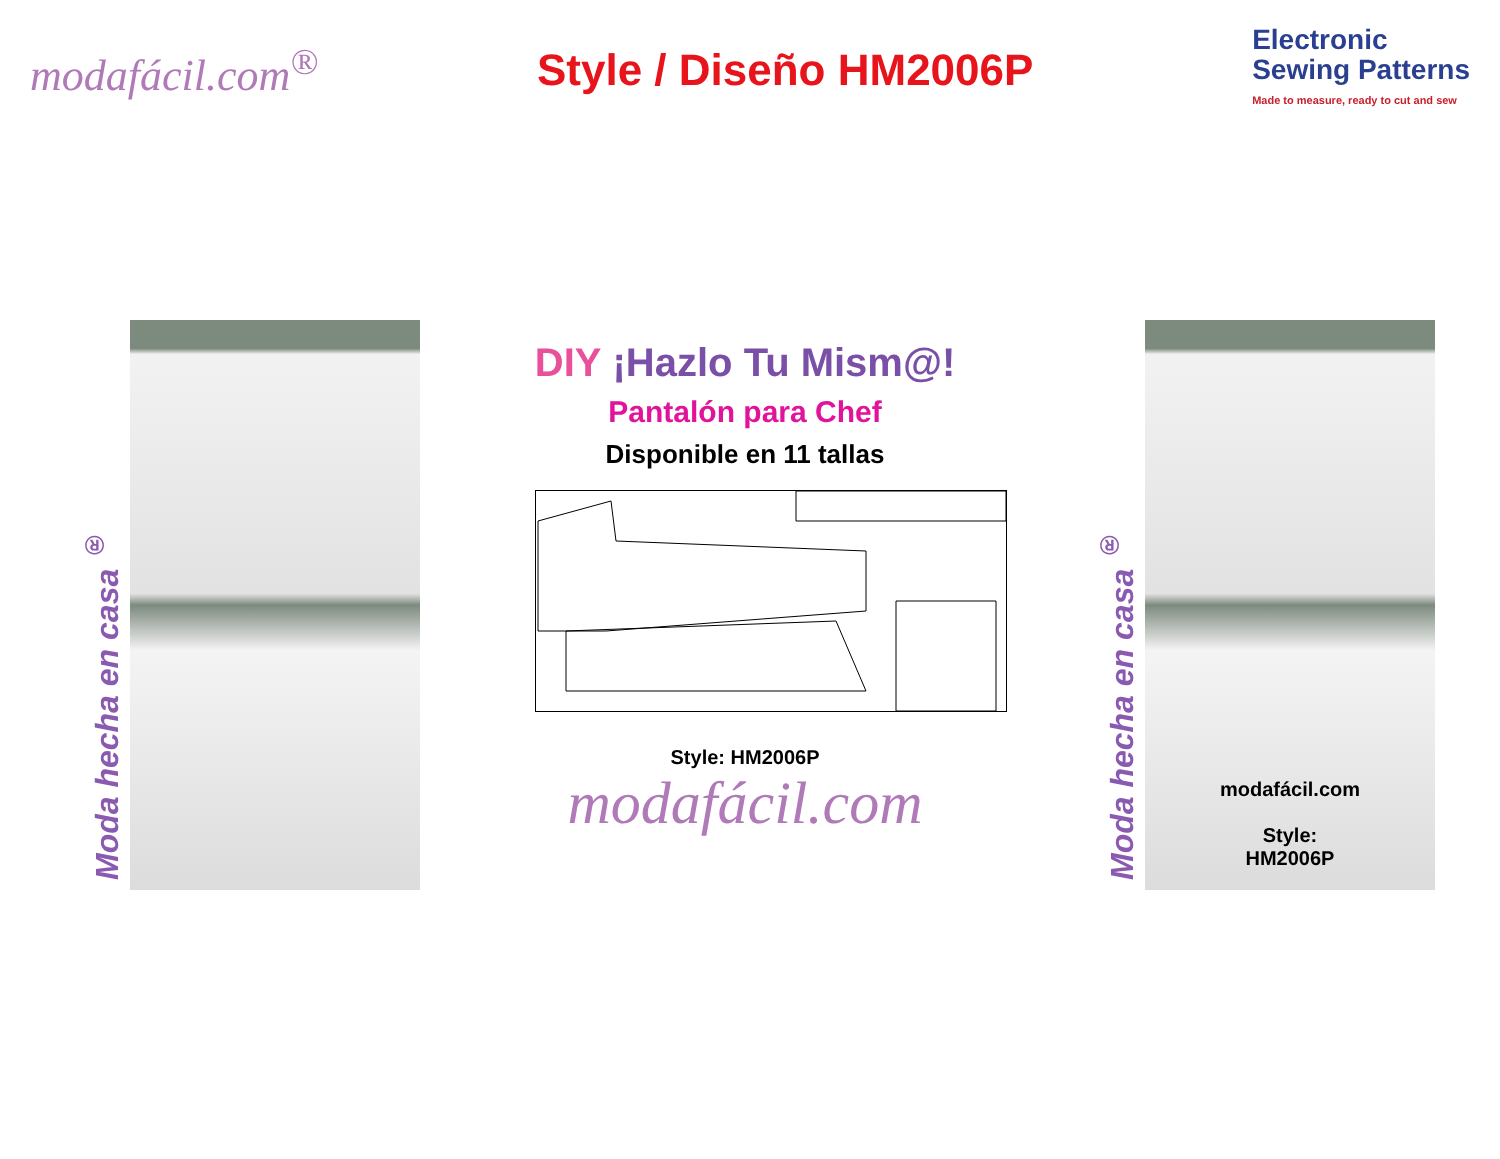modafácil.com<sup>®</sup> Style / Diseño HM2006P
Electronic
Sewing Patterns
Made to measure, ready to cut and sew
Moda hecha en casa <sup>®</sup>
DIY ¡Hazlo Tu Mism@!
Pantalón para Chef
Disponible en 11 tallas
Style: HM2006P
modafácil.com
Moda hecha en casa <sup>®</sup>
modafácil.com
Style:
HM2006P